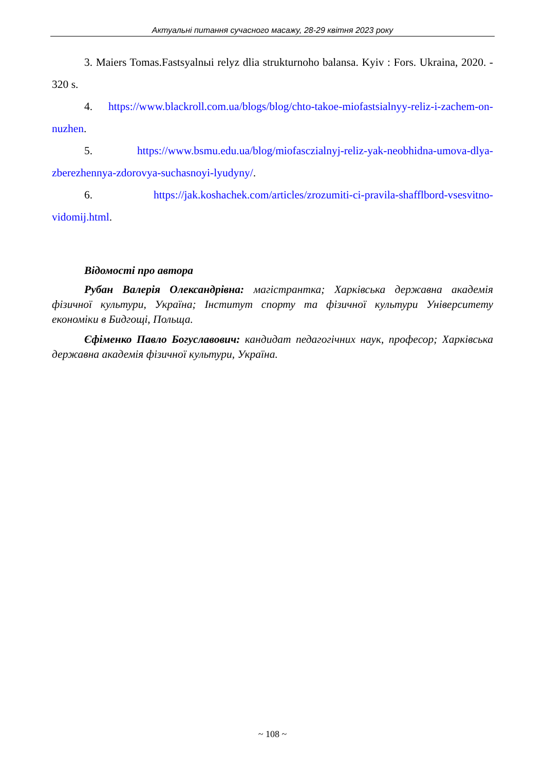Актуальні питання сучасного масажу, 28-29 квітня 2023 року
3. Maiers Tomas.Fastsyalnыi relyz dlia strukturnoho balansa. Kyiv : Fors. Ukraina, 2020. - 320 s.
4. https://www.blackroll.com.ua/blogs/blog/chto-takoe-miofastsialnyy-reliz-i-zachem-on-nuzhen.
5. https://www.bsmu.edu.ua/blog/miofasczialnyj-reliz-yak-neobhidna-umova-dlya-zberezhennya-zdorovya-suchasnoyi-lyudyny/.
6. https://jak.koshachek.com/articles/zrozumiti-ci-pravila-shafflbord-vsesvitno-vidomij.html.
Відомості про автора
Рубан Валерія Олександрівна: магістрантка; Харківська державна академія фізичної культури, Україна; Інститут спорту та фізичної культури Університету економіки в Бидгощі, Польща.
Єфіменко Павло Богуславович: кандидат педагогічних наук, професор; Харківська державна академія фізичної культури, Україна.
~ 108 ~